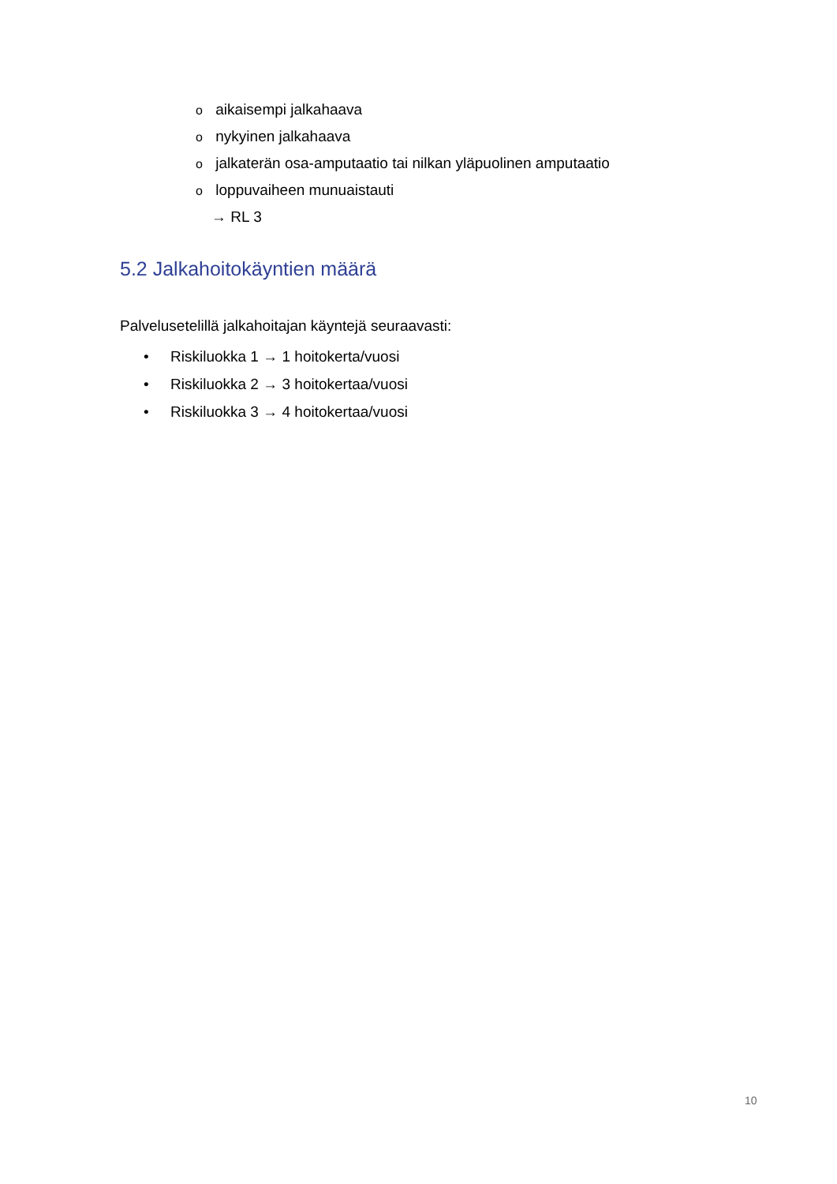o aikaisempi jalkahaava
o nykyinen jalkahaava
o jalkaterän osa-amputaatio tai nilkan yläpuolinen amputaatio
o loppuvaiheen munuaistauti
→ RL 3
5.2 Jalkahoitokäyntien määrä
Palvelusetelillä jalkahoitajan käyntejä seuraavasti:
• Riskiluokka 1 → 1 hoitokerta/vuosi
• Riskiluokka 2 → 3 hoitokertaa/vuosi
• Riskiluokka 3 → 4 hoitokertaa/vuosi
10